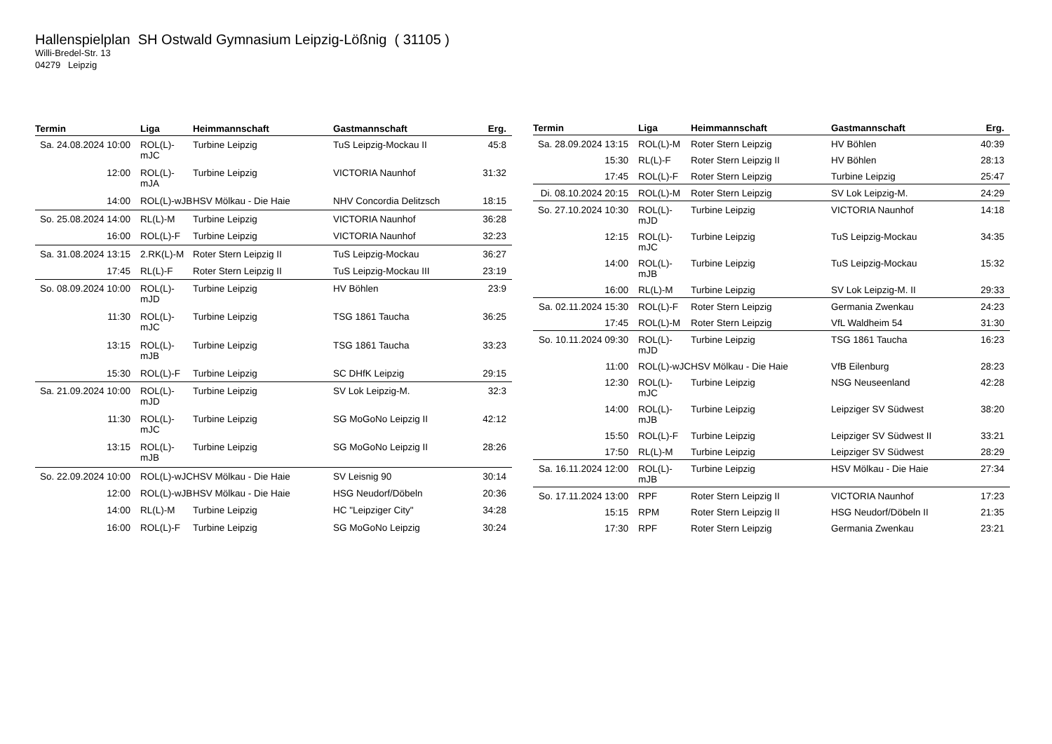Hallenspielplan SH Ostwald Gymnasium Leipzig-Lößnig ( 31105 )
Willi-Bredel-Str. 13
04279 Leipzig
| Termin | Liga | Heimmannschaft | Gastmannschaft | Erg. |
| --- | --- | --- | --- | --- |
| Sa. 24.08.2024 10:00 | ROL(L)-mJC | Turbine Leipzig | TuS Leipzig-Mockau II | 45:8 |
| 12:00 | ROL(L)-mJA | Turbine Leipzig | VICTORIA Naunhof | 31:32 |
| 14:00 | ROL(L)-wJB | HSV Mölkau - Die Haie | NHV Concordia Delitzsch | 18:15 |
| So. 25.08.2024 14:00 | RL(L)-M | Turbine Leipzig | VICTORIA Naunhof | 36:28 |
| 16:00 | ROL(L)-F | Turbine Leipzig | VICTORIA Naunhof | 32:23 |
| Sa. 31.08.2024 13:15 | 2.RK(L)-M | Roter Stern Leipzig II | TuS Leipzig-Mockau | 36:27 |
| 17:45 | RL(L)-F | Roter Stern Leipzig II | TuS Leipzig-Mockau III | 23:19 |
| So. 08.09.2024 10:00 | ROL(L)-mJD | Turbine Leipzig | HV Böhlen | 23:9 |
| 11:30 | ROL(L)-mJC | Turbine Leipzig | TSG 1861 Taucha | 36:25 |
| 13:15 | ROL(L)-mJB | Turbine Leipzig | TSG 1861 Taucha | 33:23 |
| 15:30 | ROL(L)-F | Turbine Leipzig | SC DHfK Leipzig | 29:15 |
| Sa. 21.09.2024 10:00 | ROL(L)-mJD | Turbine Leipzig | SV Lok Leipzig-M. | 32:3 |
| 11:30 | ROL(L)-mJC | Turbine Leipzig | SG MoGoNo Leipzig II | 42:12 |
| 13:15 | ROL(L)-mJB | Turbine Leipzig | SG MoGoNo Leipzig II | 28:26 |
| So. 22.09.2024 10:00 | ROL(L)-wJC | HSV Mölkau - Die Haie | SV Leisnig 90 | 30:14 |
| 12:00 | ROL(L)-wJB | HSV Mölkau - Die Haie | HSG Neudorf/Döbeln | 20:36 |
| 14:00 | RL(L)-M | Turbine Leipzig | HC "Leipziger City" | 34:28 |
| 16:00 | ROL(L)-F | Turbine Leipzig | SG MoGoNo Leipzig | 30:24 |
| Termin | Liga | Heimmannschaft | Gastmannschaft | Erg. |
| --- | --- | --- | --- | --- |
| Sa. 28.09.2024 13:15 | ROL(L)-M | Roter Stern Leipzig | HV Böhlen | 40:39 |
| 15:30 | RL(L)-F | Roter Stern Leipzig II | HV Böhlen | 28:13 |
| 17:45 | ROL(L)-F | Roter Stern Leipzig | Turbine Leipzig | 25:47 |
| Di. 08.10.2024 20:15 | ROL(L)-M | Roter Stern Leipzig | SV Lok Leipzig-M. | 24:29 |
| So. 27.10.2024 10:30 | ROL(L)-mJD | Turbine Leipzig | VICTORIA Naunhof | 14:18 |
| 12:15 | ROL(L)-mJC | Turbine Leipzig | TuS Leipzig-Mockau | 34:35 |
| 14:00 | ROL(L)-mJB | Turbine Leipzig | TuS Leipzig-Mockau | 15:32 |
| 16:00 | RL(L)-M | Turbine Leipzig | SV Lok Leipzig-M. II | 29:33 |
| Sa. 02.11.2024 15:30 | ROL(L)-F | Roter Stern Leipzig | Germania Zwenkau | 24:23 |
| 17:45 | ROL(L)-M | Roter Stern Leipzig | VfL Waldheim 54 | 31:30 |
| So. 10.11.2024 09:30 | ROL(L)-mJD | Turbine Leipzig | TSG 1861 Taucha | 16:23 |
| 11:00 | ROL(L)-wJC | HSV Mölkau - Die Haie | VfB Eilenburg | 28:23 |
| 12:30 | ROL(L)-mJC | Turbine Leipzig | NSG Neuseenland | 42:28 |
| 14:00 | ROL(L)-mJB | Turbine Leipzig | Leipziger SV Südwest | 38:20 |
| 15:50 | ROL(L)-F | Turbine Leipzig | Leipziger SV Südwest II | 33:21 |
| 17:50 | RL(L)-M | Turbine Leipzig | Leipziger SV Südwest | 28:29 |
| Sa. 16.11.2024 12:00 | ROL(L)-mJB | Turbine Leipzig | HSV Mölkau - Die Haie | 27:34 |
| So. 17.11.2024 13:00 | RPF | Roter Stern Leipzig II | VICTORIA Naunhof | 17:23 |
| 15:15 | RPM | Roter Stern Leipzig II | HSG Neudorf/Döbeln II | 21:35 |
| 17:30 | RPF | Roter Stern Leipzig | Germania Zwenkau | 23:21 |